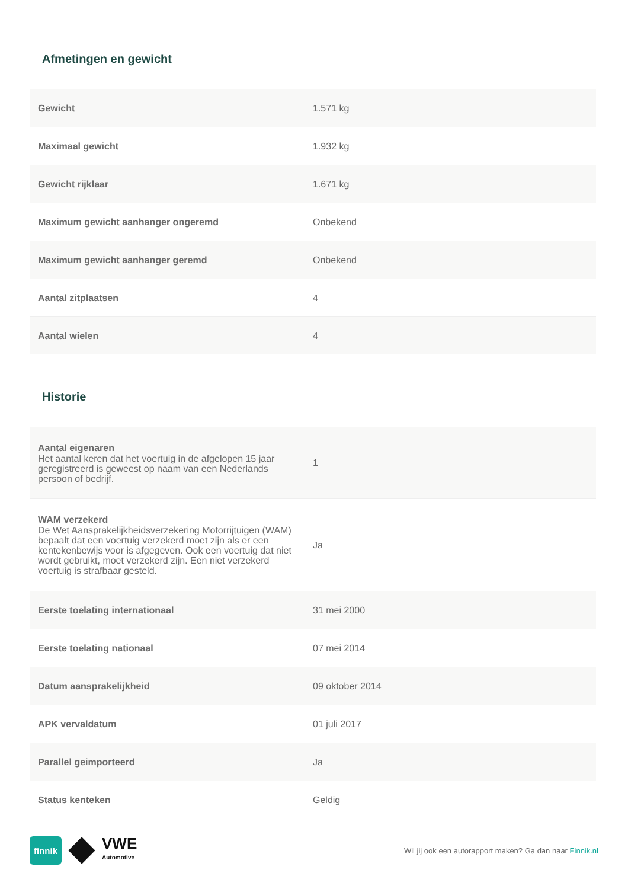Afmetingen en gewicht
| Gewicht | 1.571 kg |
| Maximaal gewicht | 1.932 kg |
| Gewicht rijklaar | 1.671 kg |
| Maximum gewicht aanhanger ongeremd | Onbekend |
| Maximum gewicht aanhanger geremd | Onbekend |
| Aantal zitplaatsen | 4 |
| Aantal wielen | 4 |
Historie
| Aantal eigenaren Het aantal keren dat het voertuig in de afgelopen 15 jaar geregistreerd is geweest op naam van een Nederlands persoon of bedrijf. | 1 |
| WAM verzekerd De Wet Aansprakelijkheidsverzekering Motorrijtuigen (WAM) bepaalt dat een voertuig verzekerd moet zijn als er een kentekenbewijs voor is afgegeven. Ook een voertuig dat niet wordt gebruikt, moet verzekerd zijn. Een niet verzekerd voertuig is strafbaar gesteld. | Ja |
| Eerste toelating internationaal | 31 mei 2000 |
| Eerste toelating nationaal | 07 mei 2014 |
| Datum aansprakelijkheid | 09 oktober 2014 |
| APK vervaldatum | 01 juli 2017 |
| Parallel geimporteerd | Ja |
| Status kenteken | Geldig |
finnik
VWE
Automotive
Wil jij ook een autorapport maken? Ga dan naar Finnik.nl